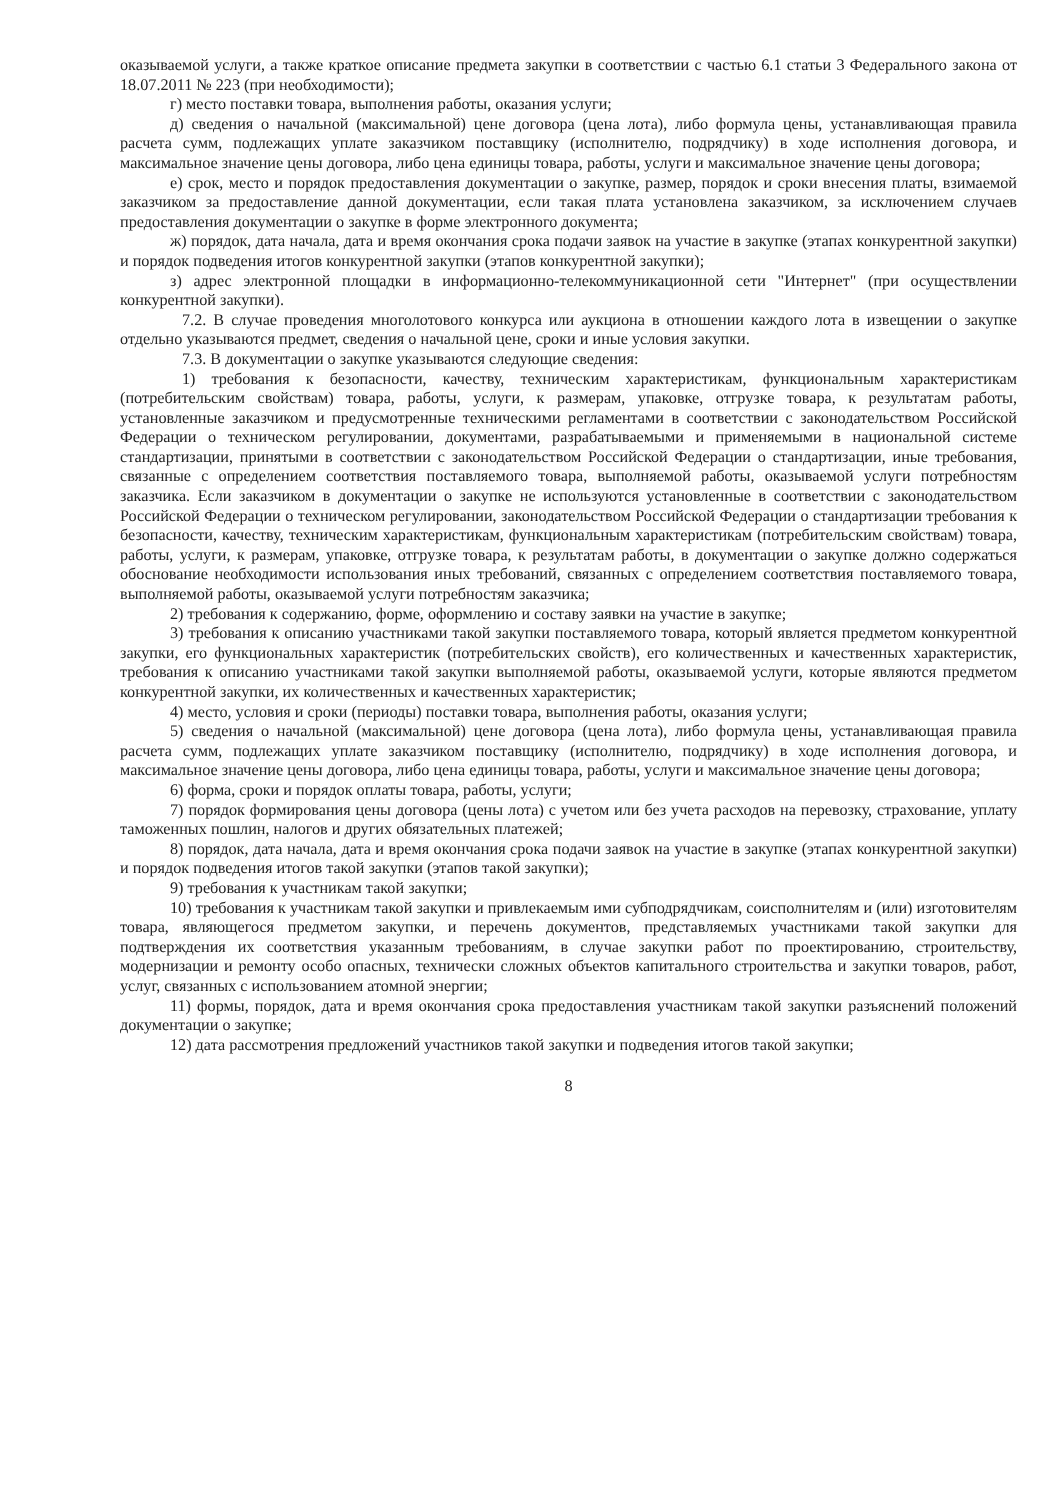оказываемой услуги, а также краткое описание предмета закупки в соответствии с частью 6.1 статьи 3 Федерального закона от 18.07.2011 № 223 (при необходимости);
г) место поставки товара, выполнения работы, оказания услуги;
д) сведения о начальной (максимальной) цене договора (цена лота), либо формула цены, устанавливающая правила расчета сумм, подлежащих уплате заказчиком поставщику (исполнителю, подрядчику) в ходе исполнения договора, и максимальное значение цены договора, либо цена единицы товара, работы, услуги и максимальное значение цены договора;
е) срок, место и порядок предоставления документации о закупке, размер, порядок и сроки внесения платы, взимаемой заказчиком за предоставление данной документации, если такая плата установлена заказчиком, за исключением случаев предоставления документации о закупке в форме электронного документа;
ж) порядок, дата начала, дата и время окончания срока подачи заявок на участие в закупке (этапах конкурентной закупки) и порядок подведения итогов конкурентной закупки (этапов конкурентной закупки);
з) адрес электронной площадки в информационно-телекоммуникационной сети "Интернет" (при осуществлении конкурентной закупки).
7.2. В случае проведения многолотового конкурса или аукциона в отношении каждого лота в извещении о закупке отдельно указываются предмет, сведения о начальной цене, сроки и иные условия закупки.
7.3. В документации о закупке указываются следующие сведения:
1) требования к безопасности, качеству, техническим характеристикам, функциональным характеристикам (потребительским свойствам) товара, работы, услуги, к размерам, упаковке, отгрузке товара, к результатам работы, установленные заказчиком и предусмотренные техническими регламентами в соответствии с законодательством Российской Федерации о техническом регулировании, документами, разрабатываемыми и применяемыми в национальной системе стандартизации, принятыми в соответствии с законодательством Российской Федерации о стандартизации, иные требования, связанные с определением соответствия поставляемого товара, выполняемой работы, оказываемой услуги потребностям заказчика. Если заказчиком в документации о закупке не используются установленные в соответствии с законодательством Российской Федерации о техническом регулировании, законодательством Российской Федерации о стандартизации требования к безопасности, качеству, техническим характеристикам, функциональным характеристикам (потребительским свойствам) товара, работы, услуги, к размерам, упаковке, отгрузке товара, к результатам работы, в документации о закупке должно содержаться обоснование необходимости использования иных требований, связанных с определением соответствия поставляемого товара, выполняемой работы, оказываемой услуги потребностям заказчика;
2) требования к содержанию, форме, оформлению и составу заявки на участие в закупке;
3) требования к описанию участниками такой закупки поставляемого товара, который является предметом конкурентной закупки, его функциональных характеристик (потребительских свойств), его количественных и качественных характеристик, требования к описанию участниками такой закупки выполняемой работы, оказываемой услуги, которые являются предметом конкурентной закупки, их количественных и качественных характеристик;
4) место, условия и сроки (периоды) поставки товара, выполнения работы, оказания услуги;
5) сведения о начальной (максимальной) цене договора (цена лота), либо формула цены, устанавливающая правила расчета сумм, подлежащих уплате заказчиком поставщику (исполнителю, подрядчику) в ходе исполнения договора, и максимальное значение цены договора, либо цена единицы товара, работы, услуги и максимальное значение цены договора;
6) форма, сроки и порядок оплаты товара, работы, услуги;
7) порядок формирования цены договора (цены лота) с учетом или без учета расходов на перевозку, страхование, уплату таможенных пошлин, налогов и других обязательных платежей;
8) порядок, дата начала, дата и время окончания срока подачи заявок на участие в закупке (этапах конкурентной закупки) и порядок подведения итогов такой закупки (этапов такой закупки);
9) требования к участникам такой закупки;
10) требования к участникам такой закупки и привлекаемым ими субподрядчикам, соисполнителям и (или) изготовителям товара, являющегося предметом закупки, и перечень документов, представляемых участниками такой закупки для подтверждения их соответствия указанным требованиям, в случае закупки работ по проектированию, строительству, модернизации и ремонту особо опасных, технически сложных объектов капитального строительства и закупки товаров, работ, услуг, связанных с использованием атомной энергии;
11) формы, порядок, дата и время окончания срока предоставления участникам такой закупки разъяснений положений документации о закупке;
12) дата рассмотрения предложений участников такой закупки и подведения итогов такой закупки;
8